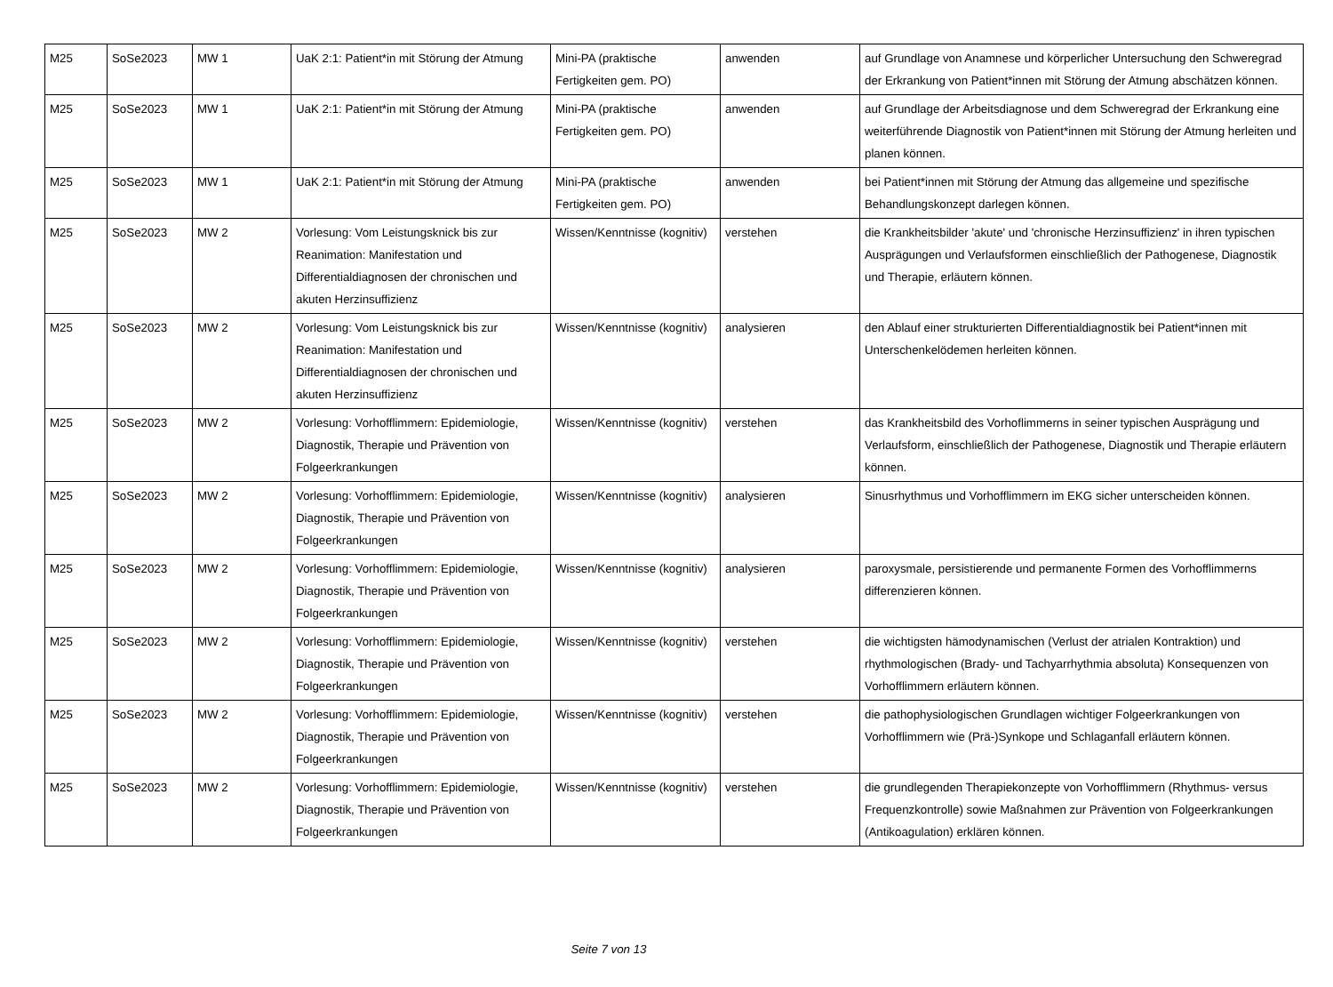| M25 | SoSe2023 | MW 1 | UaK 2:1: Patient*in mit Störung der Atmung | Mini-PA (praktische Fertigkeiten gem. PO) | anwenden | auf Grundlage von Anamnese und körperlicher Untersuchung den Schweregrad der Erkrankung von Patient*innen mit Störung der Atmung abschätzen können. |
| M25 | SoSe2023 | MW 1 | UaK 2:1: Patient*in mit Störung der Atmung | Mini-PA (praktische Fertigkeiten gem. PO) | anwenden | auf Grundlage der Arbeitsdiagnose und dem Schweregrad der Erkrankung eine weiterführende Diagnostik von Patient*innen mit Störung der Atmung herleiten und planen können. |
| M25 | SoSe2023 | MW 1 | UaK 2:1: Patient*in mit Störung der Atmung | Mini-PA (praktische Fertigkeiten gem. PO) | anwenden | bei Patient*innen mit Störung der Atmung das allgemeine und spezifische Behandlungskonzept darlegen können. |
| M25 | SoSe2023 | MW 2 | Vorlesung: Vom Leistungsknick bis zur Reanimation: Manifestation und Differentialdiagnosen der chronischen und akuten Herzinsuffizienz | Wissen/Kenntnisse (kognitiv) | verstehen | die Krankheitsbilder 'akute' und 'chronische Herzinsuffizienz' in ihren typischen Ausprägungen und Verlaufsformen einschließlich der Pathogenese, Diagnostik und Therapie, erläutern können. |
| M25 | SoSe2023 | MW 2 | Vorlesung: Vom Leistungsknick bis zur Reanimation: Manifestation und Differentialdiagnosen der chronischen und akuten Herzinsuffizienz | Wissen/Kenntnisse (kognitiv) | analysieren | den Ablauf einer strukturierten Differentialdiagnostik bei Patient*innen mit Unterschenkelödemen herleiten können. |
| M25 | SoSe2023 | MW 2 | Vorlesung: Vorhofflimmern: Epidemiologie, Diagnostik, Therapie und Prävention von Folgeerkrankungen | Wissen/Kenntnisse (kognitiv) | verstehen | das Krankheitsbild des Vorhoflimmerns in seiner typischen Ausprägung und Verlaufsform, einschließlich der Pathogenese, Diagnostik und Therapie erläutern können. |
| M25 | SoSe2023 | MW 2 | Vorlesung: Vorhofflimmern: Epidemiologie, Diagnostik, Therapie und Prävention von Folgeerkrankungen | Wissen/Kenntnisse (kognitiv) | analysieren | Sinusrhythmus und Vorhofflimmern im EKG sicher unterscheiden können. |
| M25 | SoSe2023 | MW 2 | Vorlesung: Vorhofflimmern: Epidemiologie, Diagnostik, Therapie und Prävention von Folgeerkrankungen | Wissen/Kenntnisse (kognitiv) | analysieren | paroxysmale, persistierende und permanente Formen des Vorhofflimmerns differenzieren können. |
| M25 | SoSe2023 | MW 2 | Vorlesung: Vorhofflimmern: Epidemiologie, Diagnostik, Therapie und Prävention von Folgeerkrankungen | Wissen/Kenntnisse (kognitiv) | verstehen | die wichtigsten hämodynamischen (Verlust der atrialen Kontraktion) und rhythmologischen (Brady- und Tachyarrhythmia absoluta) Konsequenzen von Vorhofflimmern erläutern können. |
| M25 | SoSe2023 | MW 2 | Vorlesung: Vorhofflimmern: Epidemiologie, Diagnostik, Therapie und Prävention von Folgeerkrankungen | Wissen/Kenntnisse (kognitiv) | verstehen | die pathophysiologischen Grundlagen wichtiger Folgeerkrankungen von Vorhofflimmern wie (Prä-)Synkope und Schlaganfall erläutern können. |
| M25 | SoSe2023 | MW 2 | Vorlesung: Vorhofflimmern: Epidemiologie, Diagnostik, Therapie und Prävention von Folgeerkrankungen | Wissen/Kenntnisse (kognitiv) | verstehen | die grundlegenden Therapiekonzepte von Vorhofflimmern (Rhythmus- versus Frequenzkontrolle) sowie Maßnahmen zur Prävention von Folgeerkrankungen (Antikoagulation) erklären können. |
Seite 7 von 13